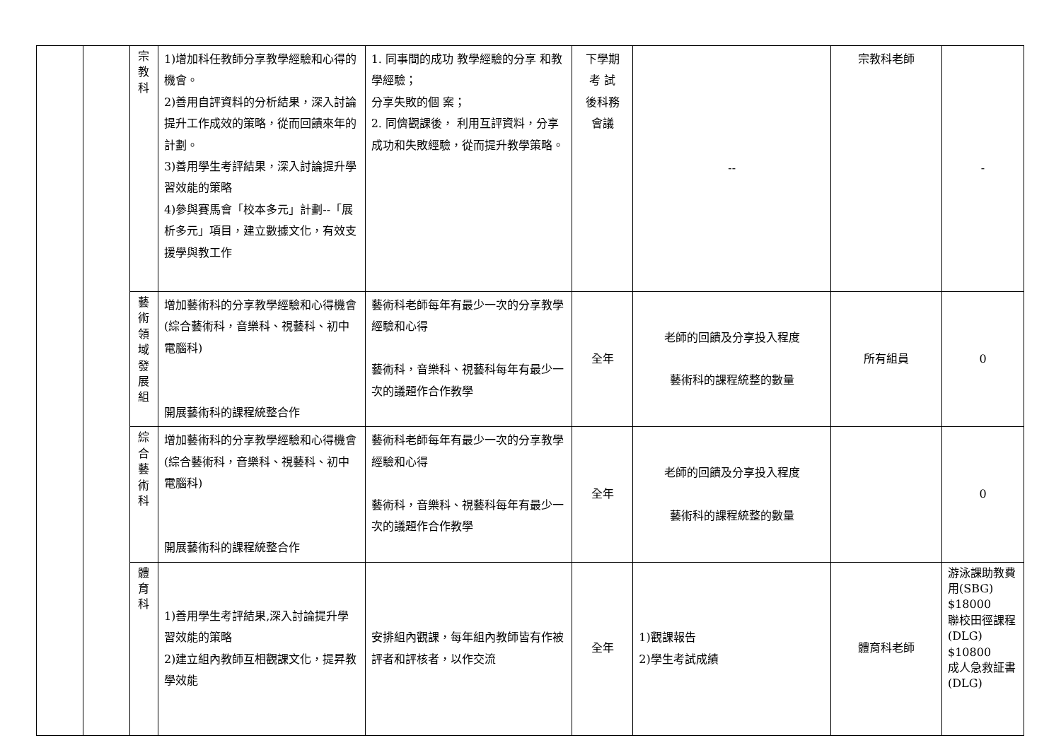| | | 宗 教 科 | 1)增加科任教師分享教學經驗和心得的機會。 2)善用自評資料的分析結果，深入討論提升工作成效的策略，從而回饋來年的計劃。 3)善用學生考評結果，深入討論提升學習效能的策略 4)參與賽馬會「校本多元」計劃--「展析多元」項目，建立數據文化，有效支援學與教工作 | 1. 同事間的成功 教學經驗的分享 和教學經驗； 分享失敗的個 案； 2. 同儕觀課後， 利用互評資料，分享成功和失敗經驗，從而提升教學策略。 | 下學期 考 試 後科務 會議 | -- | 宗教科老師 | - |
| | | 藝 術 領 域 發 展 組 | 增加藝術科的分享教學經驗和心得機會(綜合藝術科，音樂科、視藝科、初中電腦科) 開展藝術科的課程統整合作 | 藝術科老師每年有最少一次的分享教學經驗和心得 藝術科，音樂科、視藝科每年有最少一次的議題作合作教學 | 全年 | 老師的回饋及分享投入程度 藝術科的課程統整的數量 | 所有組員 | 0 |
| | | 綜 合 藝 術 科 | 增加藝術科的分享教學經驗和心得機會(綜合藝術科，音樂科、視藝科、初中電腦科) 開展藝術科的課程統整合作 | 藝術科老師每年有最少一次的分享教學經驗和心得 藝術科，音樂科、視藝科每年有最少一次的議題作合作教學 | 全年 | 老師的回饋及分享投入程度 藝術科的課程統整的數量 | | 0 |
| | | 體 育 科 | 1)善用學生考評結果,深入討論提升學習效能的策略 2)建立組內教師互相觀課文化，提昇教學效能 | 安排組內觀課，每年組內教師皆有作被評者和評核者，以作交流 | 全年 | 1)觀課報告 2)學生考試成績 | 體育科老師 | 游泳課助教費用(SBG) $18000 聯校田徑課程(DLG) $10800 成人急救証書(DLG) |